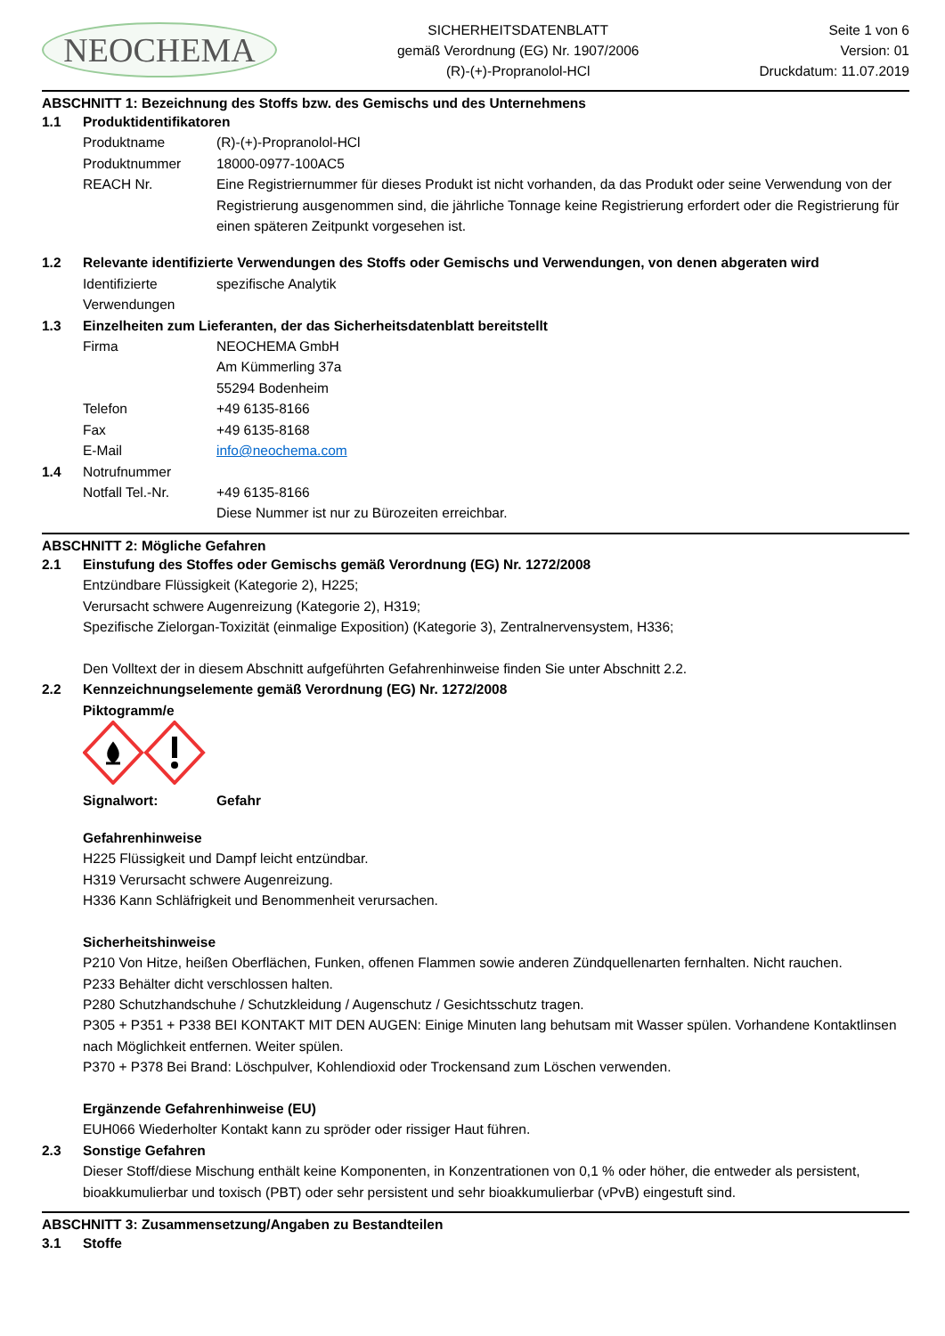NEOCHEMA
SICHERHEITSDATENBLATT
gemäß Verordnung (EG) Nr. 1907/2006
(R)-(+)-Propranolol-HCl
Seite 1 von 6
Version: 01
Druckdatum: 11.07.2019
ABSCHNITT 1: Bezeichnung des Stoffs bzw. des Gemischs und des Unternehmens
1.1 Produktidentifikatoren
Produktname (R)-(+)-Propranolol-HCl
Produktnummer 18000-0977-100AC5
REACH Nr. Eine Registriernummer für dieses Produkt ist nicht vorhanden, da das Produkt oder seine Verwendung von der Registrierung ausgenommen sind, die jährliche Tonnage keine Registrierung erfordert oder die Registrierung für einen späteren Zeitpunkt vorgesehen ist.
1.2 Relevante identifizierte Verwendungen des Stoffs oder Gemischs und Verwendungen, von denen abgeraten wird
Identifizierte Verwendungen
spezifische Analytik
1.3 Einzelheiten zum Lieferanten, der das Sicherheitsdatenblatt bereitstellt
Firma NEOCHEMA GmbH
Am Kümmerling 37a
55294 Bodenheim
Telefon +49 6135-8166
Fax +49 6135-8168
E-Mail info@neochema.com
1.4 Notrufnummer
Notfall Tel.-Nr. +49 6135-8166
Diese Nummer ist nur zu Bürozeiten erreichbar.
ABSCHNITT 2: Mögliche Gefahren
2.1 Einstufung des Stoffes oder Gemischs gemäß Verordnung (EG) Nr. 1272/2008
Entzündbare Flüssigkeit (Kategorie 2), H225;
Verursacht schwere Augenreizung (Kategorie 2), H319;
Spezifische Zielorgan-Toxizität (einmalige Exposition) (Kategorie 3), Zentralnervensystem, H336;
Den Volltext der in diesem Abschnitt aufgeführten Gefahrenhinweise finden Sie unter Abschnitt 2.2.
2.2 Kennzeichnungselemente gemäß Verordnung (EG) Nr. 1272/2008
Piktogramm/e
Signalwort: Gefahr
Gefahrenhinweise
H225 Flüssigkeit und Dampf leicht entzündbar.
H319 Verursacht schwere Augenreizung.
H336 Kann Schläfrigkeit und Benommenheit verursachen.
Sicherheitshinweise
P210 Von Hitze, heißen Oberflächen, Funken, offenen Flammen sowie anderen Zündquellenarten fernhalten. Nicht rauchen.
P233 Behälter dicht verschlossen halten.
P280 Schutzhandschuhe / Schutzkleidung / Augenschutz / Gesichtsschutz tragen.
P305 + P351 + P338 BEI KONTAKT MIT DEN AUGEN: Einige Minuten lang behutsam mit Wasser spülen. Vorhandene Kontaktlinsen nach Möglichkeit entfernen. Weiter spülen.
P370 + P378 Bei Brand: Löschpulver, Kohlendioxid oder Trockensand zum Löschen verwenden.
Ergänzende Gefahrenhinweise (EU)
EUH066 Wiederholter Kontakt kann zu spröder oder rissiger Haut führen.
2.3 Sonstige Gefahren
Dieser Stoff/diese Mischung enthält keine Komponenten, in Konzentrationen von 0,1 % oder höher, die entweder als persistent, bioakkumulierbar und toxisch (PBT) oder sehr persistent und sehr bioakkumulierbar (vPvB) eingestuft sind.
ABSCHNITT 3: Zusammensetzung/Angaben zu Bestandteilen
3.1 Stoffe